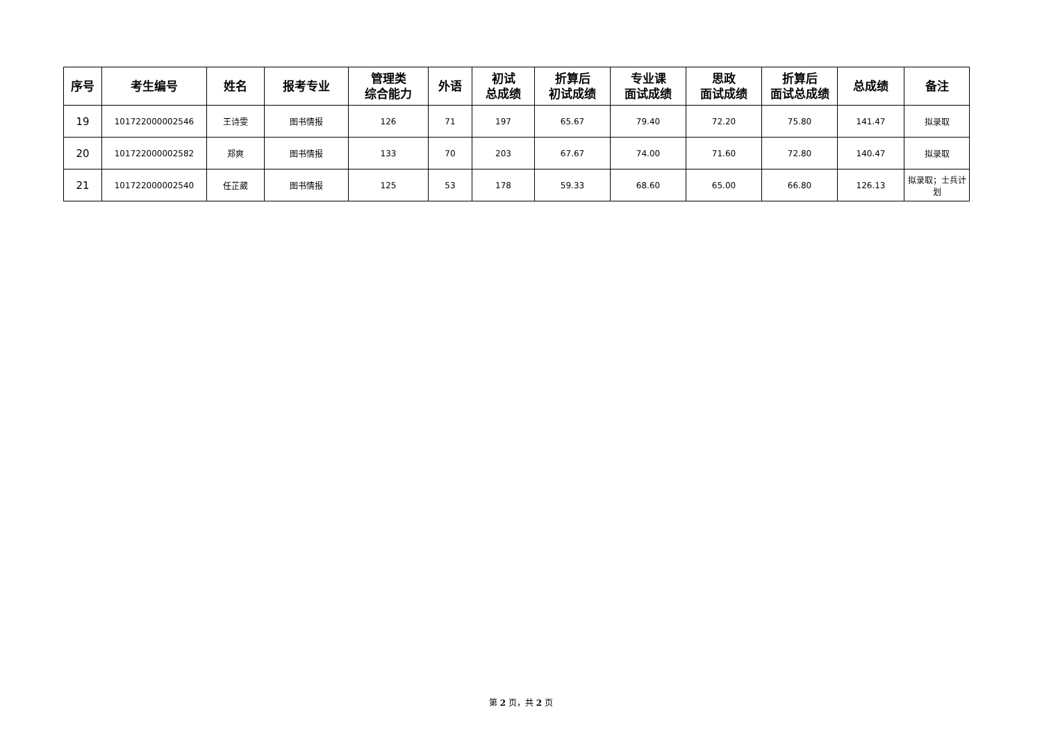| 序号 | 考生编号 | 姓名 | 报考专业 | 管理类 综合能力 | 外语 | 初试 总成绩 | 折算后 初试成绩 | 专业课 面试成绩 | 思政 面试成绩 | 折算后 面试总成绩 | 总成绩 | 备注 |
| --- | --- | --- | --- | --- | --- | --- | --- | --- | --- | --- | --- | --- |
| 19 | 101722000002546 | 王诗雯 | 图书情报 | 126 | 71 | 197 | 65.67 | 79.40 | 72.20 | 75.80 | 141.47 | 拟录取 |
| 20 | 101722000002582 | 郑爽 | 图书情报 | 133 | 70 | 203 | 67.67 | 74.00 | 71.60 | 72.80 | 140.47 | 拟录取 |
| 21 | 101722000002540 | 任芷葳 | 图书情报 | 125 | 53 | 178 | 59.33 | 68.60 | 65.00 | 66.80 | 126.13 | 拟录取；士兵计划 |
第 2 页，共 2 页